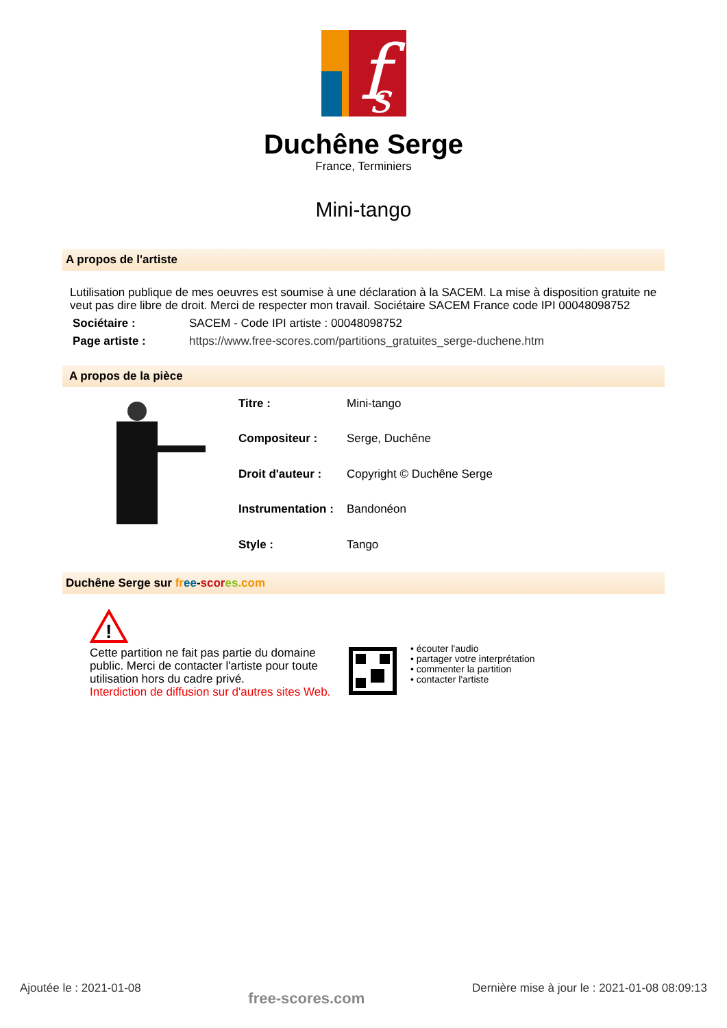f
s
Duchêne Serge
France, Terminiers
Mini-tango
A propos de l'artiste
Lutilisation publique de mes oeuvres est soumise à une déclaration à la SACEM. La mise à disposition gratuite ne veut pas dire libre de droit. Merci de respecter mon travail. Sociétaire SACEM France code IPI 00048098752
| Sociétaire : | SACEM - Code IPI artiste : 00048098752 |
| Page artiste : | https://www.free-scores.com/partitions_gratuites_serge-duchene.htm |
A propos de la pièce
| Titre : | Mini-tango |
| Compositeur : | Serge, Duchêne |
| Droit d'auteur : | Copyright © Duchêne Serge |
| Instrumentation : | Bandonéon |
| Style : | Tango |
Duchêne Serge sur fr ee-scor es.com
!
Cette partition ne fait pas partie du domaine public. Merci de contacter l'artiste pour toute utilisation hors du cadre privé.
Interdiction de diffusion sur d'autres sites Web.
• écouter l'audio
• partager votre interprétation
• commenter la partition
• contacter l'artiste
Ajoutée le : 2021-01-08 free-scores.com Dernière mise à jour le : 2021-01-08 08:09:13